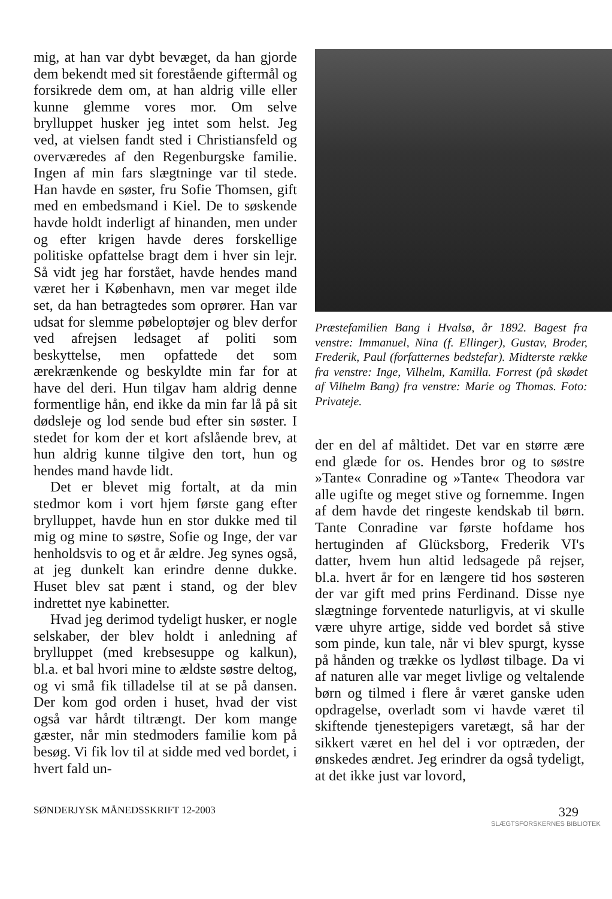mig, at han var dybt bevæget, da han gjorde dem bekendt med sit forestående giftermål og forsikrede dem om, at han aldrig ville eller kunne glemme vores mor. Om selve brylluppet husker jeg intet som helst. Jeg ved, at vielsen fandt sted i Christiansfeld og overværedes af den Regenburgske familie. Ingen af min fars slægtninge var til stede. Han havde en søster, fru Sofie Thomsen, gift med en embedsmand i Kiel. De to søskende havde holdt inderligt af hinanden, men under og efter krigen havde deres forskellige politiske opfattelse bragt dem i hver sin lejr. Så vidt jeg har forstået, havde hendes mand været her i København, men var meget ilde set, da han betragtedes som oprører. Han var udsat for slemme pøbeloptøjer og blev derfor ved afrejsen ledsaget af politi som beskyttelse, men opfattede det som ærekrænkende og beskyldte min far for at have del deri. Hun tilgav ham aldrig denne formentlige hån, end ikke da min far lå på sit dødsleje og lod sende bud efter sin søster. I stedet for kom der et kort afslående brev, at hun aldrig kunne tilgive den tort, hun og hendes mand havde lidt.
Det er blevet mig fortalt, at da min stedmor kom i vort hjem første gang efter brylluppet, havde hun en stor dukke med til mig og mine to søstre, Sofie og Inge, der var henholdsvis to og et år ældre. Jeg synes også, at jeg dunkelt kan erindre denne dukke. Huset blev sat pænt i stand, og der blev indrettet nye kabinetter.
Hvad jeg derimod tydeligt husker, er nogle selskaber, der blev holdt i anledning af brylluppet (med krebsesuppe og kalkun), bl.a. et bal hvori mine to ældste søstre deltog, og vi små fik tilladelse til at se på dansen. Der kom god orden i huset, hvad der vist også var hårdt tiltrængt. Der kom mange gæster, når min stedmoders familie kom på besøg. Vi fik lov til at sidde med ved bordet, i hvert fald un-
Præstefamilien Bang i Hvalsø, år 1892. Bagest fra venstre: Immanuel, Nina (f. Ellinger), Gustav, Broder, Frederik, Paul (forfatternes bedstefar). Midterste række fra venstre: Inge, Vilhelm, Kamilla. Forrest (på skødet af Vilhelm Bang) fra venstre: Marie og Thomas. Foto: Privateje.
der en del af måltidet. Det var en større ære end glæde for os. Hendes bror og to søstre »Tante« Conradine og »Tante« Theodora var alle ugifte og meget stive og fornemme. Ingen af dem havde det ringeste kendskab til børn. Tante Conradine var første hofdame hos hertuginden af Glücksborg, Frederik VI's datter, hvem hun altid ledsagede på rejser, bl.a. hvert år for en længere tid hos søsteren der var gift med prins Ferdinand. Disse nye slægtninge forventede naturligvis, at vi skulle være uhyre artige, sidde ved bordet så stive som pinde, kun tale, når vi blev spurgt, kysse på hånden og trække os lydløst tilbage. Da vi af naturen alle var meget livlige og veltalende børn og tilmed i flere år været ganske uden opdragelse, overladt som vi havde været til skiftende tjenestepigers varetægt, så har der sikkert været en hel del i vor optræden, der ønskedes ændret. Jeg erindrer da også tydeligt, at det ikke just var lovord,
SØNDERJYSK MÅNEDSSKRIFT 12-2003 329
SLÆGTSFORSKERNES BIBLIOTEK